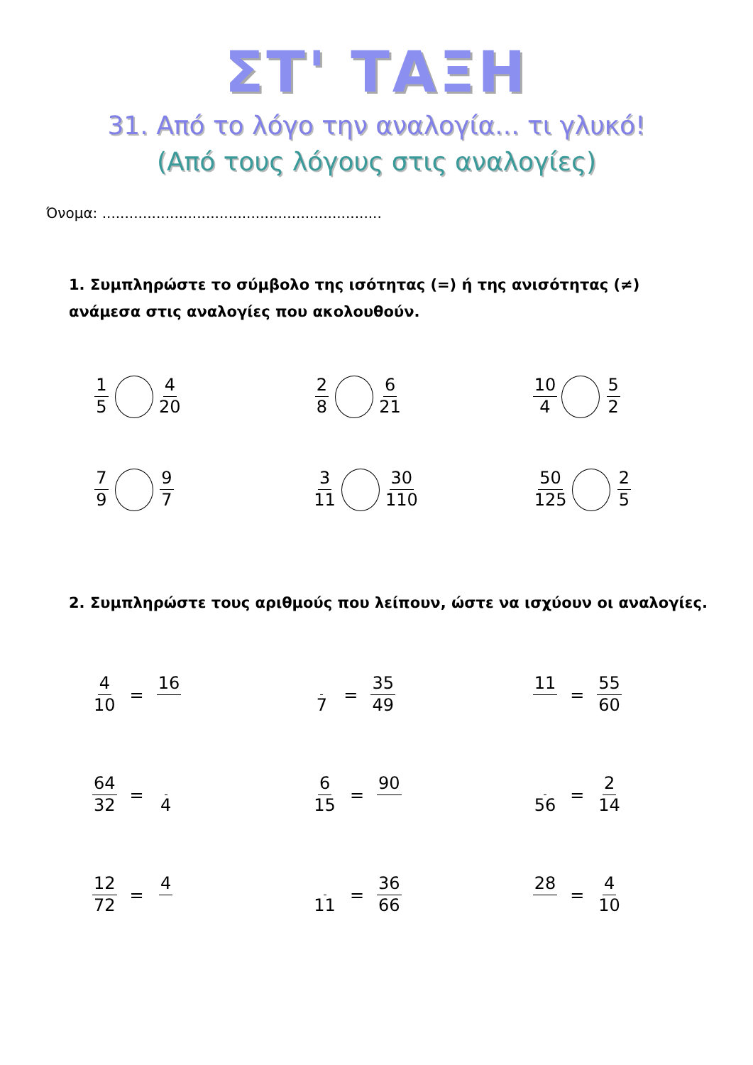ΣΤ' ΤΑΞΗ
31. Από το λόγο την αναλογία... τι γλυκό!
(Από τους λόγους στις αναλογίες)
Όνομα: ..............................................................
1. Συμπληρώστε το σύμβολο της ισότητας (=) ή της ανισότητας (≠) ανάμεσα στις αναλογίες που ακολουθούν.
1 5 4 20 2 8 6 21 10 4 5 2
7 9 9 7 3 11 30 110 50 125 2 5
2. Συμπληρώστε τους αριθμούς που λείπουν, ώστε να ισχύουν οι αναλογίες.
4 10 = 16 7 = 35 49 11 = 55 60
64 32 = 4 6 15 = 90 56 = 2 14
12 72 = 4 11 = 36 66 28 = 4 10